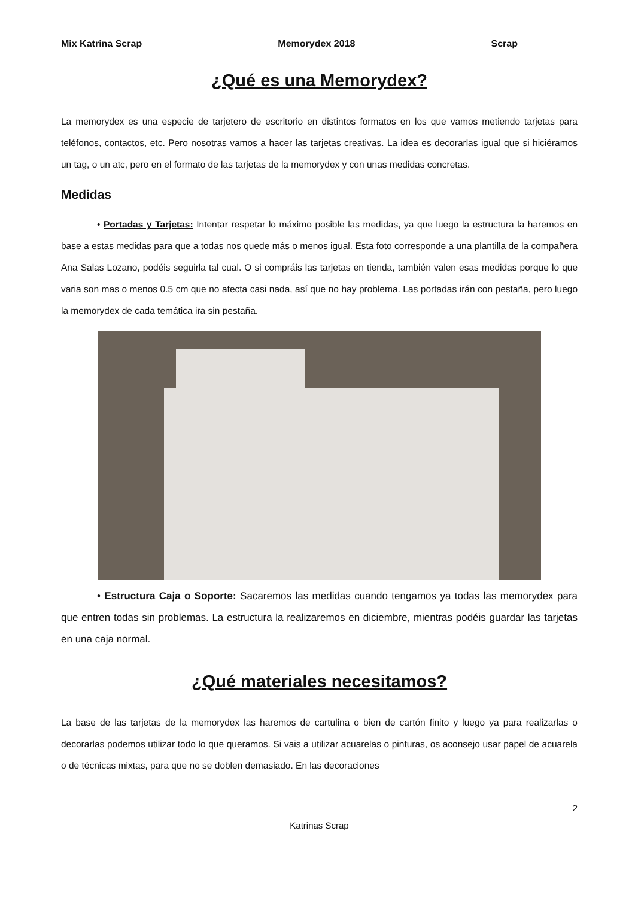Mix Katrina Scrap Memorydex 2018 Scrap
¿Qué es una Memorydex?
La memorydex es una especie de tarjetero de escritorio en distintos formatos en los que vamos metiendo tarjetas para teléfonos, contactos, etc. Pero nosotras vamos a hacer las tarjetas creativas. La idea es decorarlas igual que si hiciéramos un tag, o un atc, pero en el formato de las tarjetas de la memorydex y con unas medidas concretas.
Medidas
• Portadas y Tarjetas: Intentar respetar lo máximo posible las medidas, ya que luego la estructura la haremos en base a estas medidas para que a todas nos quede más o menos igual. Esta foto corresponde a una plantilla de la compañera Ana Salas Lozano, podéis seguirla tal cual. O si compráis las tarjetas en tienda, también valen esas medidas porque lo que varia son mas o menos 0.5 cm que no afecta casi nada, así que no hay problema. Las portadas irán con pestaña, pero luego la memorydex de cada temática ira sin pestaña.
• Estructura Caja o Soporte: Sacaremos las medidas cuando tengamos ya todas las memorydex para que entren todas sin problemas. La estructura la realizaremos en diciembre, mientras podéis guardar las tarjetas en una caja normal.
¿Qué materiales necesitamos?
La base de las tarjetas de la memorydex las haremos de cartulina o bien de cartón finito y luego ya para realizarlas o decorarlas podemos utilizar todo lo que queramos. Si vais a utilizar acuarelas o pinturas, os aconsejo usar papel de acuarela o de técnicas mixtas, para que no se doblen demasiado. En las decoraciones
2
Katrinas Scrap